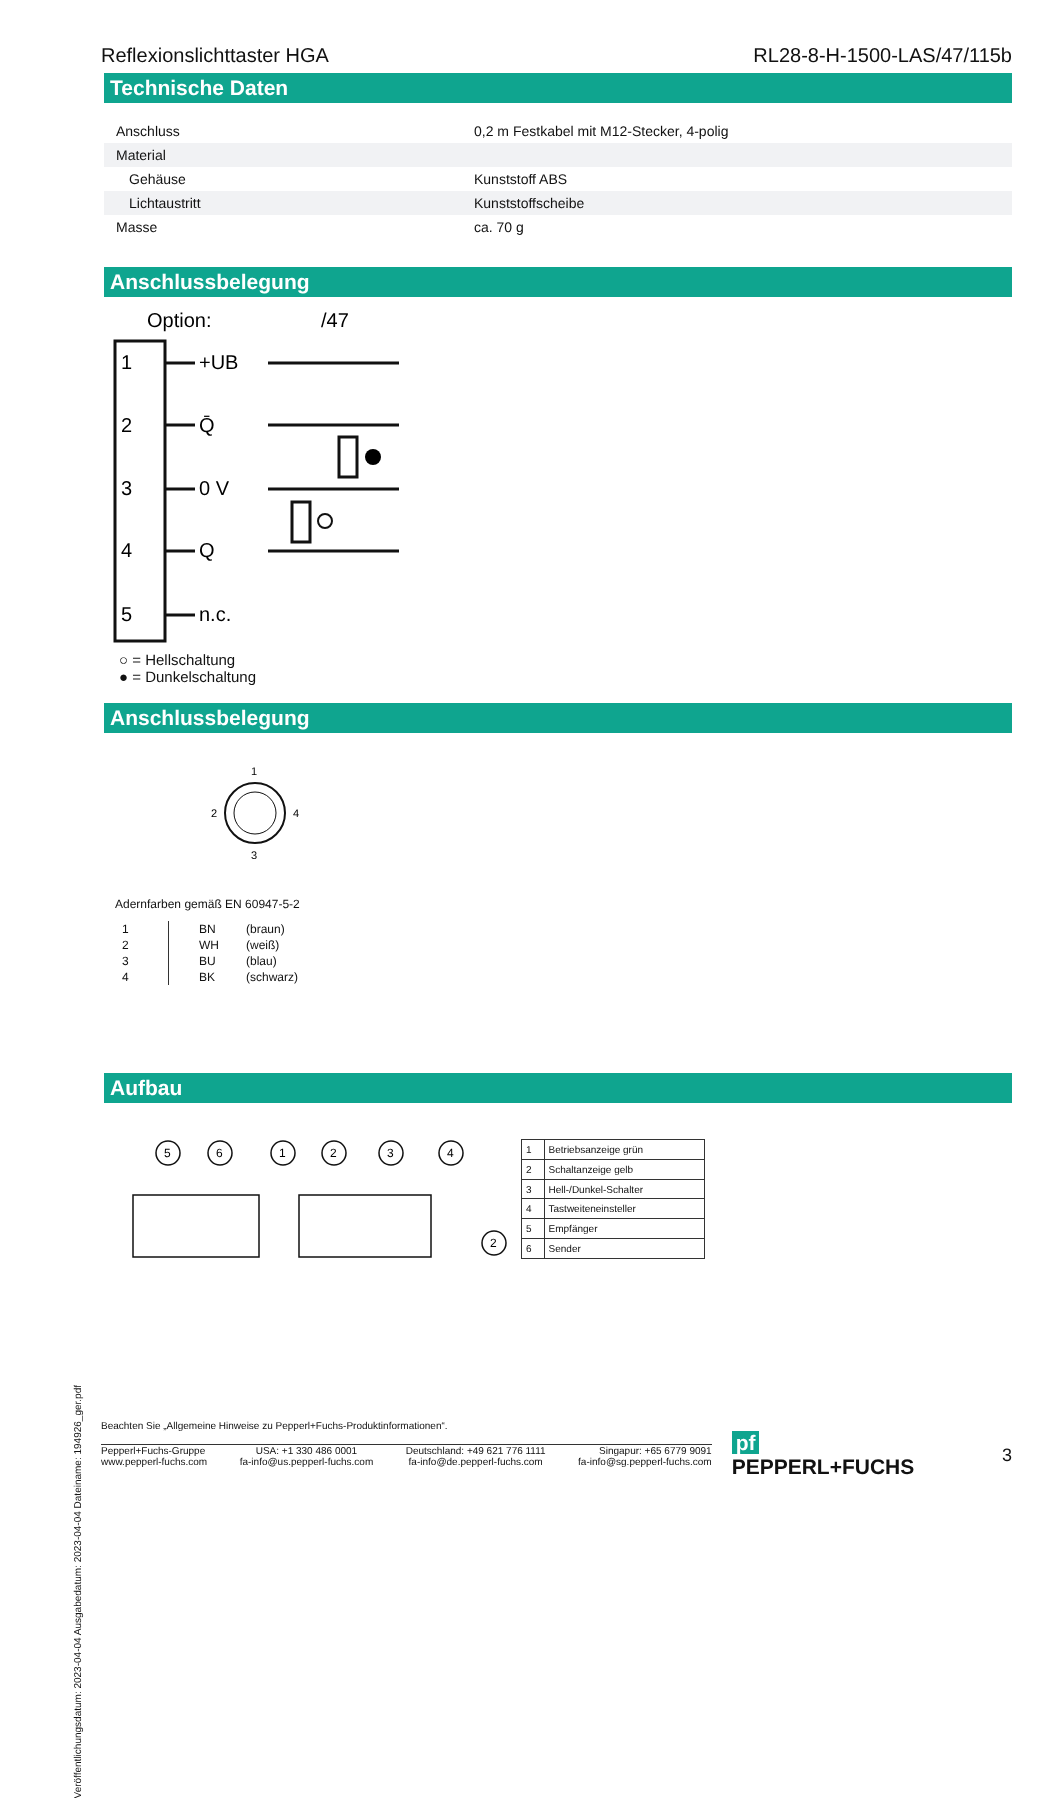Veröffentlichungsdatum: 2023-04-04 Ausgabedatum: 2023-04-04 Dateiname: 194926_ger.pdf
Reflexionslichttaster HGA RL28-8-H-1500-LAS/47/115b
Technische Daten
| Anschluss | | 0,2 m Festkabel mit M12-Stecker, 4-polig |
| Material | | |
| Gehäuse | | Kunststoff ABS |
| Lichtaustritt | | Kunststoffscheibe |
| Masse | | ca. 70 g |
Anschlussbelegung
Option:
/47
1
2
3
4
5
+UB
Q̄
0 V
Q
n.c.
○ = Hellschaltung
● = Dunkelschaltung
Anschlussbelegung
1
2
4
3
Adernfarben gemäß EN 60947-5-2
| 1 | BN | (braun) |
| 2 | WH | (weiß) |
| 3 | BU | (blau) |
| 4 | BK | (schwarz) |
Aufbau
5
6
1
2
3
4
2
| 1 | Betriebsanzeige grün |
| 2 | Schaltanzeige gelb |
| 3 | Hell-/Dunkel-Schalter |
| 4 | Tastweiteneinsteller |
| 5 | Empfänger |
| 6 | Sender |
Beachten Sie „Allgemeine Hinweise zu Pepperl+Fuchs-Produktinformationen“.
Pepperl+Fuchs-Gruppe
www.pepperl-fuchs.com USA: +1 330 486 0001
fa-info@us.pepperl-fuchs.com Deutschland: +49 621 776 1111
fa-info@de.pepperl-fuchs.com Singapur: +65 6779 9091
fa-info@sg.pepperl-fuchs.com
pf PEPPERL+FUCHS 3